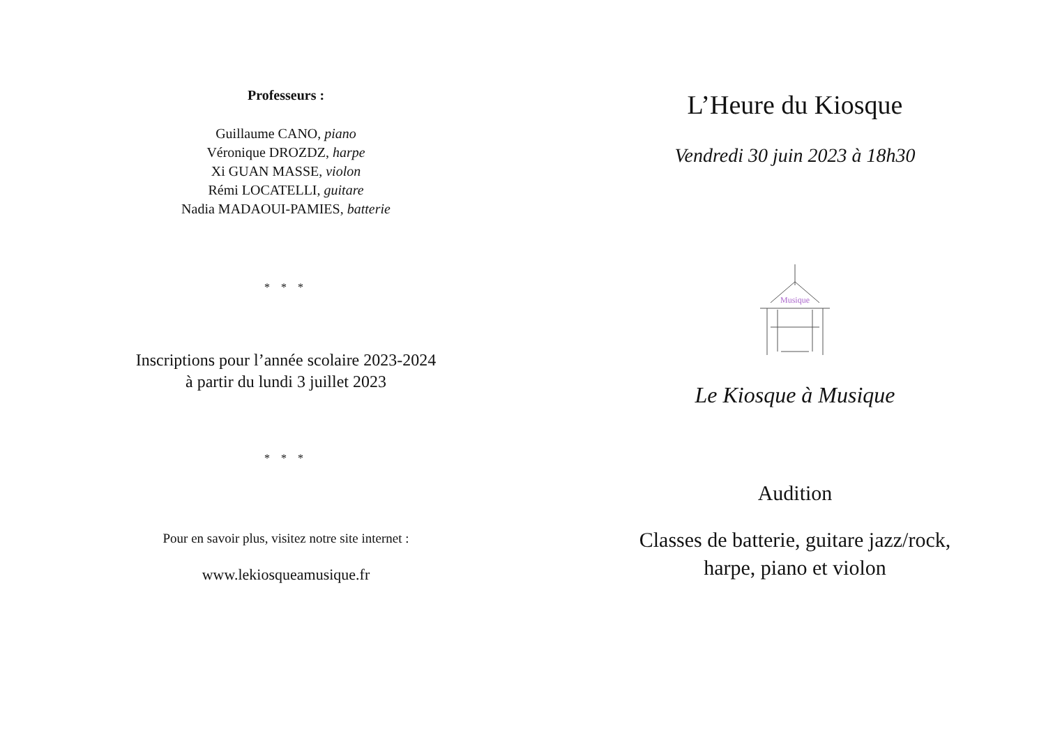Professeurs :
Guillaume CANO, piano
Véronique DROZDZ, harpe
Xi GUAN MASSE, violon
Rémi LOCATELLI, guitare
Nadia MADAOUI-PAMIES, batterie
* * *
Inscriptions pour l’année scolaire 2023-2024
à partir du lundi 3 juillet 2023
* * *
Pour en savoir plus, visitez notre site internet :
www.lekiosqueamusique.fr
L’Heure du Kiosque
Vendredi 30 juin 2023 à 18h30
Musique
Le Kiosque à Musique
Audition
Classes de batterie, guitare jazz/rock,
harpe, piano et violon